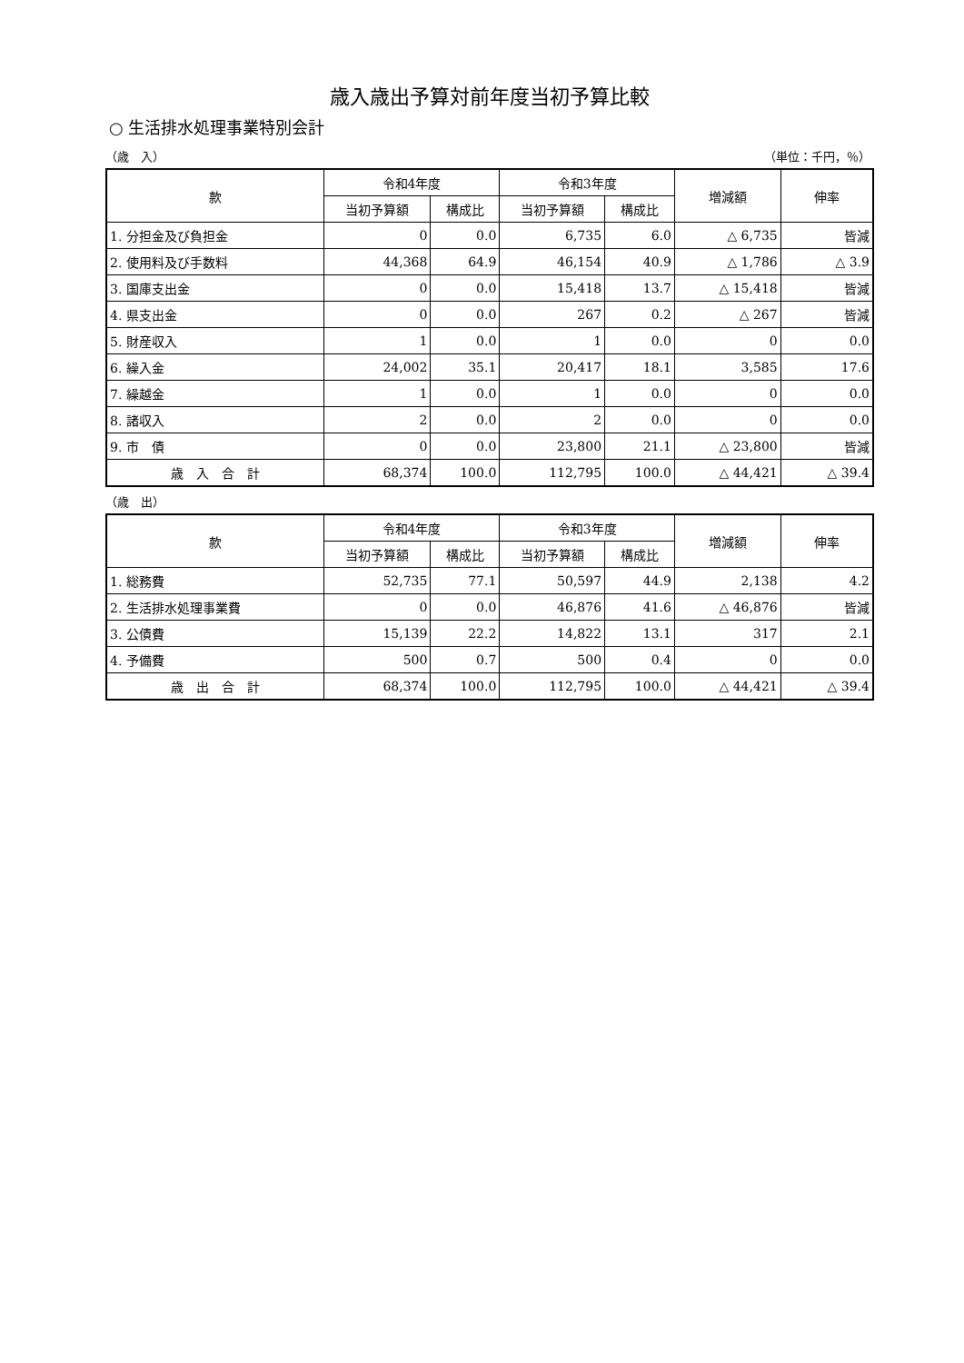歳入歳出予算対前年度当初予算比較
○ 生活排水処理事業特別会計
（歳　入） （単位：千円，％）
| 款 | 令和4年度 | | 令和3年度 | | 増減額 | 伸率 |
| --- | --- | --- | --- | --- | --- | --- |
| | 当初予算額 | 構成比 | 当初予算額 | 構成比 | | |
| 1. 分担金及び負担金 | 0 | 0.0 | 6,735 | 6.0 | △ 6,735 | 皆減 |
| 2. 使用料及び手数料 | 44,368 | 64.9 | 46,154 | 40.9 | △ 1,786 | △ 3.9 |
| 3. 国庫支出金 | 0 | 0.0 | 15,418 | 13.7 | △ 15,418 | 皆減 |
| 4. 県支出金 | 0 | 0.0 | 267 | 0.2 | △ 267 | 皆減 |
| 5. 財産収入 | 1 | 0.0 | 1 | 0.0 | 0 | 0.0 |
| 6. 繰入金 | 24,002 | 35.1 | 20,417 | 18.1 | 3,585 | 17.6 |
| 7. 繰越金 | 1 | 0.0 | 1 | 0.0 | 0 | 0.0 |
| 8. 諸収入 | 2 | 0.0 | 2 | 0.0 | 0 | 0.0 |
| 9. 市 債 | 0 | 0.0 | 23,800 | 21.1 | △ 23,800 | 皆減 |
| 歳 入 合 計 | 68,374 | 100.0 | 112,795 | 100.0 | △ 44,421 | △ 39.4 |
（歳　出）
| 款 | 令和4年度 | | 令和3年度 | | 増減額 | 伸率 |
| --- | --- | --- | --- | --- | --- | --- |
| | 当初予算額 | 構成比 | 当初予算額 | 構成比 | | |
| 1. 総務費 | 52,735 | 77.1 | 50,597 | 44.9 | 2,138 | 4.2 |
| 2. 生活排水処理事業費 | 0 | 0.0 | 46,876 | 41.6 | △ 46,876 | 皆減 |
| 3. 公債費 | 15,139 | 22.2 | 14,822 | 13.1 | 317 | 2.1 |
| 4. 予備費 | 500 | 0.7 | 500 | 0.4 | 0 | 0.0 |
| 歳 出 合 計 | 68,374 | 100.0 | 112,795 | 100.0 | △ 44,421 | △ 39.4 |